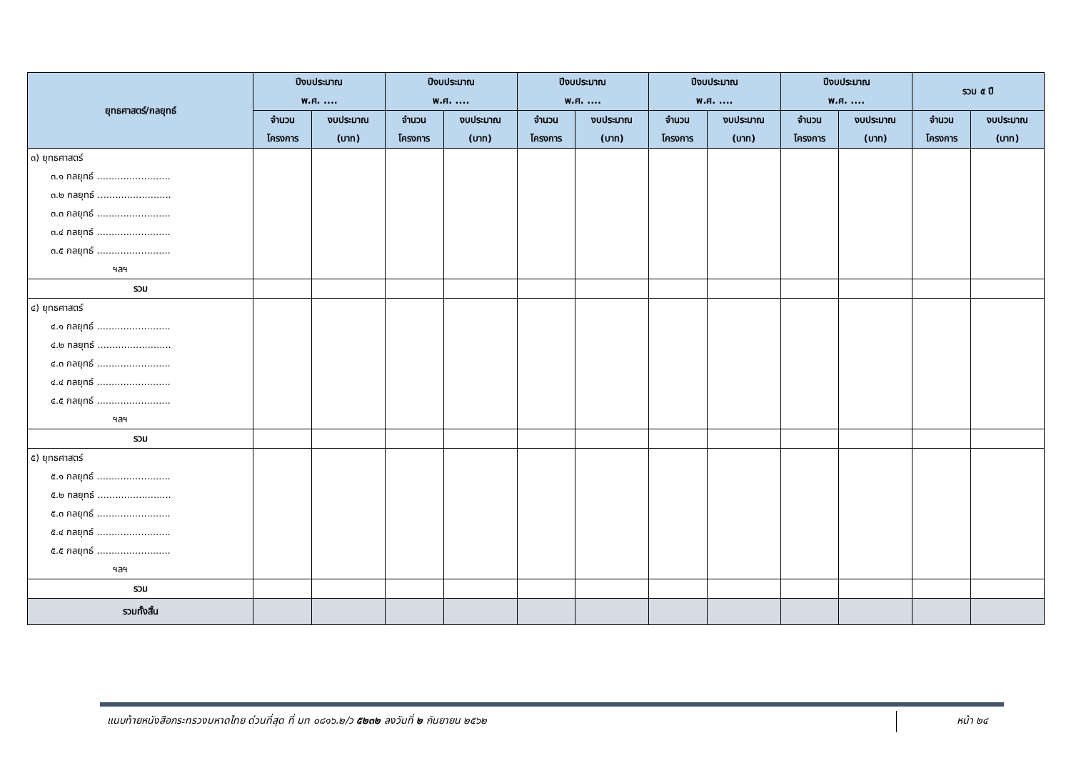| ยุทธศาสตร์/กลยุทธ์ | ปีงบประมาณ พ.ศ. .... | | ปีงบประมาณ พ.ศ. .... | | ปีงบประมาณ พ.ศ. .... | | ปีงบประมาณ พ.ศ. .... | | ปีงบประมาณ พ.ศ. .... | | รวม ๕ ปี | |
| --- | --- | --- | --- | --- | --- | --- | --- | --- | --- | --- | --- | --- |
| | จำนวน โครงการ | งบประมาณ (บาท) | จำนวน โครงการ | งบประมาณ (บาท) | จำนวน โครงการ | งบประมาณ (บาท) | จำนวน โครงการ | งบประมาณ (บาท) | จำนวน โครงการ | งบประมาณ (บาท) | จำนวน โครงการ | งบประมาณ (บาท) |
| ๓) ยุทธศาสตร์ ๓.๑ กลยุทธ์ ......................... ๓.๒ กลยุทธ์ ......................... ๓.๓ กลยุทธ์ ......................... ๓.๔ กลยุทธ์ ......................... ๓.๕ กลยุทธ์ ......................... ฯลฯ | | | | | | | | | | | | |
| รวม | | | | | | | | | | | | |
| ๔) ยุทธศาสตร์ ๔.๑ กลยุทธ์ ......................... ๔.๒ กลยุทธ์ ......................... ๔.๓ กลยุทธ์ ......................... ๔.๔ กลยุทธ์ ......................... ๔.๕ กลยุทธ์ ......................... ฯลฯ | | | | | | | | | | | | |
| รวม | | | | | | | | | | | | |
| ๕) ยุทธศาสตร์ ๕.๑ กลยุทธ์ ......................... ๕.๒ กลยุทธ์ ......................... ๕.๓ กลยุทธ์ ......................... ๕.๔ กลยุทธ์ ......................... ๕.๕ กลยุทธ์ ......................... ฯลฯ | | | | | | | | | | | | |
| รวม | | | | | | | | | | | | |
| รวมทั้งสิ้น | | | | | | | | | | | | |
แนบท้ายหนังสือกระทรวงมหาดไทย ด่วนที่สุด ที่ มท ๐๘๑๖.๒/ว ๕๒๓๒ ลงวันที่ ๒ กันยายน ๒๕๖๒
หน้า ๒๔